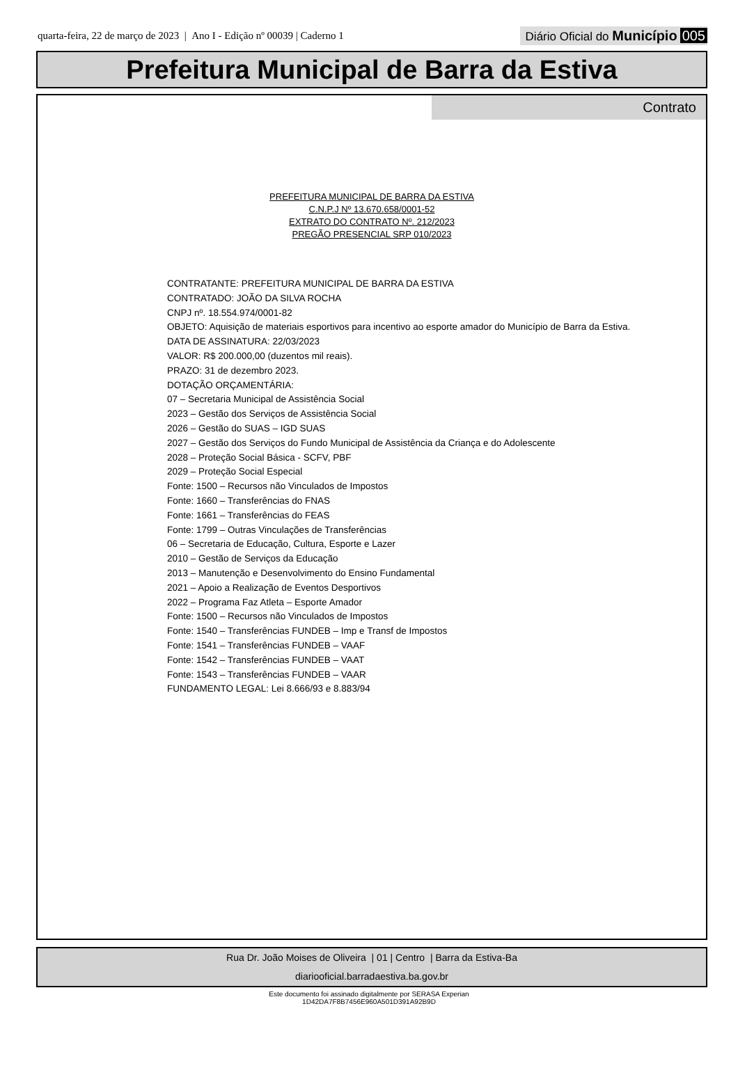quarta-feira, 22 de março de 2023 | Ano I - Edição nº 00039 | Caderno 1
Diário Oficial do Município 005
Prefeitura Municipal de Barra da Estiva
Contrato
PREFEITURA MUNICIPAL DE BARRA DA ESTIVA
C.N.P.J Nº 13.670.658/0001-52
EXTRATO DO CONTRATO Nº. 212/2023
PREGÃO PRESENCIAL SRP 010/2023
CONTRATANTE: PREFEITURA MUNICIPAL DE BARRA DA ESTIVA
CONTRATADO: JOÃO DA SILVA ROCHA
CNPJ nº. 18.554.974/0001-82
OBJETO: Aquisição de materiais esportivos para incentivo ao esporte amador do Município de Barra da Estiva.
DATA DE ASSINATURA: 22/03/2023
VALOR: R$ 200.000,00 (duzentos mil reais).
PRAZO: 31 de dezembro 2023.
DOTAÇÃO ORÇAMENTÁRIA:
07 – Secretaria Municipal de Assistência Social
2023 – Gestão dos Serviços de Assistência Social
2026 – Gestão do SUAS – IGD SUAS
2027 – Gestão dos Serviços do Fundo Municipal de Assistência da Criança e do Adolescente
2028 – Proteção Social Básica - SCFV, PBF
2029 – Proteção Social Especial
Fonte: 1500 – Recursos não Vinculados de Impostos
Fonte: 1660 – Transferências do FNAS
Fonte: 1661 – Transferências do FEAS
Fonte: 1799 – Outras Vinculações de Transferências
06 – Secretaria de Educação, Cultura, Esporte e Lazer
2010 – Gestão de Serviços da Educação
2013 – Manutenção e Desenvolvimento do Ensino Fundamental
2021 – Apoio a Realização de Eventos Desportivos
2022 – Programa Faz Atleta – Esporte Amador
Fonte: 1500 – Recursos não Vinculados de Impostos
Fonte: 1540 – Transferências FUNDEB – Imp e Transf de Impostos
Fonte: 1541 – Transferências FUNDEB – VAAF
Fonte: 1542 – Transferências FUNDEB – VAAT
Fonte: 1543 – Transferências FUNDEB – VAAR
FUNDAMENTO LEGAL: Lei 8.666/93 e 8.883/94
Rua Dr. João Moises de Oliveira | 01 | Centro | Barra da Estiva-Ba
diariooficial.barradaestiva.ba.gov.br
Este documento foi assinado digitalmente por SERASA Experian
1D42DA7F8B7456E960A501D391A92B9D